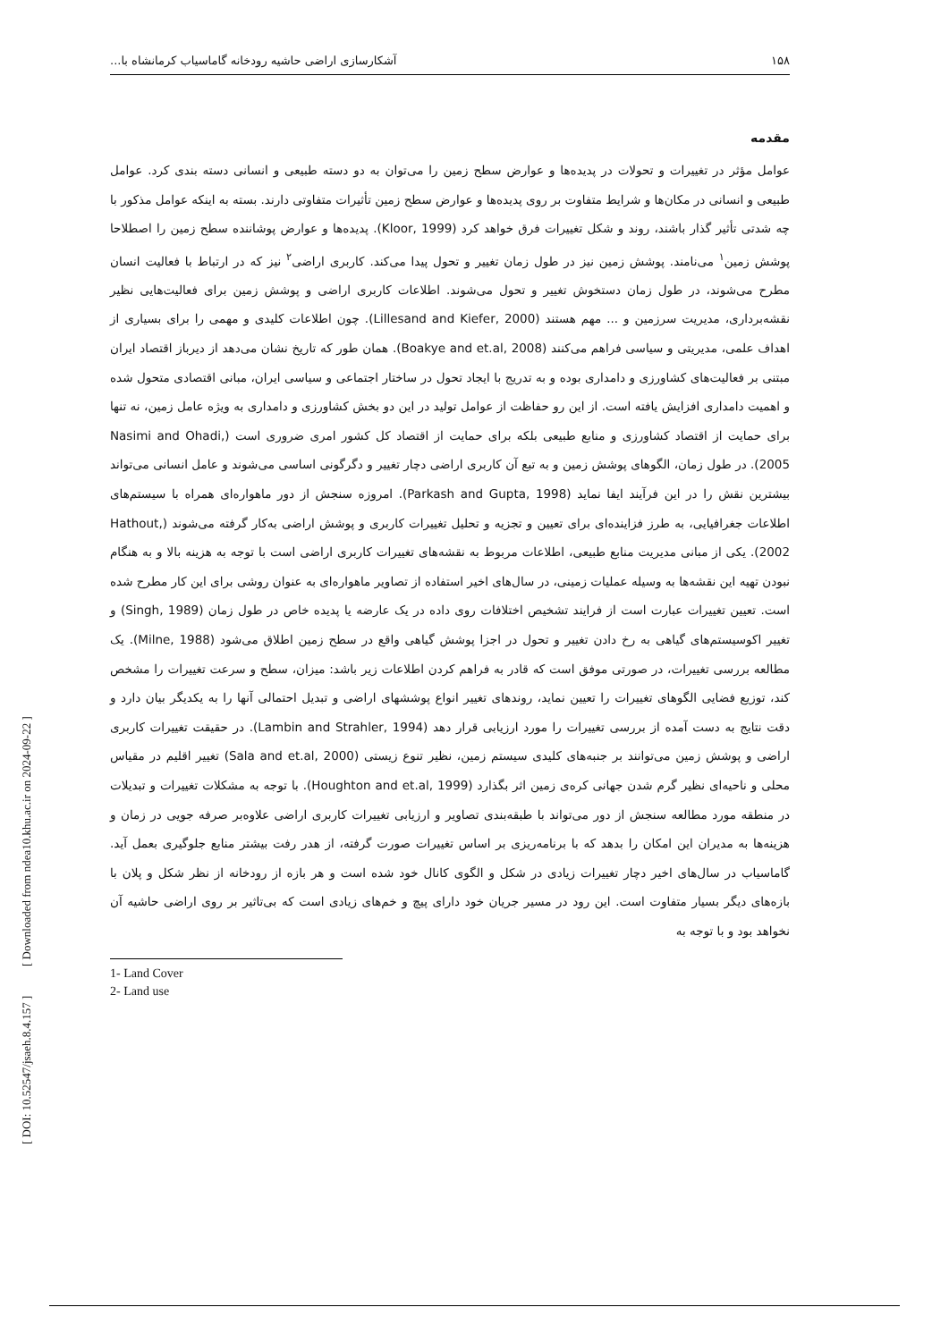۱۵۸ آشکارسازی اراضی حاشیه رودخانه گاماسیاب کرمانشاه با...
مقدمه
عوامل مؤثر در تغییرات و تحولات در پدیده‌ها و عوارض سطح زمین را می‌توان به دو دسته طبیعی و انسانی دسته بندی کرد. عوامل طبیعی و انسانی در مکان‌ها و شرایط متفاوت بر روی پدیده‌ها و عوارض سطح زمین تأثیرات متفاوتی دارند. بسته به اینکه عوامل مذکور با چه شدتی تأثیر گذار باشند، روند و شکل تغییرات فرق خواهد کرد (Kloor, 1999). پدیده‌ها و عوارض پوشاننده سطح زمین را اصطلاحا پوشش زمین<sup>۱</sup> می‌نامند. پوشش زمین نیز در طول زمان تغییر و تحول پیدا می‌کند. کاربری اراضی<sup>۲</sup> نیز که در ارتباط با فعالیت انسان مطرح می‌شوند، در طول زمان دستخوش تغییر و تحول می‌شوند. اطلاعات کاربری اراضی و پوشش زمین برای فعالیت‌هایی نظیر نقشه‌برداری، مدیریت سرزمین و ... مهم هستند (Lillesand and Kiefer, 2000). چون اطلاعات کلیدی و مهمی را برای بسیاری از اهداف علمی، مدیریتی و سیاسی فراهم می‌کنند (Boakye and et.al, 2008). همان طور که تاریخ نشان می‌دهد از دیرباز اقتصاد ایران مبتنی بر فعالیت‌های کشاورزی و دامداری بوده و به تدریج با ایجاد تحول در ساختار اجتماعی و سیاسی ایران، مبانی اقتصادی متحول شده و اهمیت دامداری افزایش یافته است. از این رو حفاظت از عوامل تولید در این دو بخش کشاورزی و دامداری به ویژه عامل زمین، نه تنها برای حمایت از اقتصاد کشاورزی و منابع طبیعی بلکه برای حمایت از اقتصاد کل کشور امری ضروری است (Nasimi and Ohadi, 2005). در طول زمان، الگوهای پوشش زمین و به تبع آن کاربری اراضی دچار تغییر و دگرگونی اساسی می‌شوند و عامل انسانی می‌تواند بیشترین نقش را در این فرآیند ایفا نماید (Parkash and Gupta, 1998). امروزه سنجش از دور ماهواره‌ای همراه با سیستم‌های اطلاعات جغرافیایی، به طرز فزاینده‌ای برای تعیین و تجزیه و تحلیل تغییرات کاربری و پوشش اراضی به‌کار گرفته می‌شوند (Hathout, 2002). یکی از مبانی مدیریت منابع طبیعی، اطلاعات مربوط به نقشه‌های تغییرات کاربری اراضی است با توجه به هزینه بالا و به هنگام نبودن تهیه این نقشه‌ها به وسیله عملیات زمینی، در سال‌های اخیر استفاده از تصاویر ماهواره‌ای به عنوان روشی برای این کار مطرح شده است. تعیین تغییرات عبارت است از فرایند تشخیص اختلافات روی داده در یک عارضه یا پدیده خاص در طول زمان (Singh, 1989) و تغییر اکوسیستم‌های گیاهی به رخ دادن تغییر و تحول در اجزا پوشش گیاهی واقع در سطح زمین اطلاق می‌شود (Milne, 1988). یک مطالعه بررسی تغییرات، در صورتی موفق است که قادر به فراهم کردن اطلاعات زیر باشد: میزان، سطح و سرعت تغییرات را مشخص کند، توزیع فضایی الگوهای تغییرات را تعیین نماید، روندهای تغییر انواع پوششهای اراضی و تبدیل احتمالی آنها را به یکدیگر بیان دارد و دقت نتایج به دست آمده از بررسی تغییرات را مورد ارزیابی قرار دهد (Lambin and Strahler, 1994). در حقیقت تغییرات کاربری اراضی و پوشش زمین می‌توانند بر جنبه‌های کلیدی سیستم زمین، نظیر تنوع زیستی (Sala and et.al, 2000) تغییر اقلیم در مقیاس محلی و ناحیه‌ای نظیر گرم شدن جهانی کره‌ی زمین اثر بگذارد (Houghton and et.al, 1999). با توجه به مشکلات تغییرات و تبدیلات در منطقه مورد مطالعه سنجش از دور می‌تواند با طبقه‌بندی تصاویر و ارزیابی تغییرات کاربری اراضی علاوه‌بر صرفه جویی در زمان و هزینه‌ها به مدیران این امکان را بدهد که با برنامه‌ریزی بر اساس تغییرات صورت گرفته، از هدر رفت بیشتر منابع جلوگیری بعمل آید. گاماسیاب در سال‌های اخیر دچار تغییرات زیادی در شکل و الگوی کانال خود شده است و هر بازه از رودخانه از نظر شکل و پلان با بازه‌های دیگر بسیار متفاوت است. این رود در مسیر جریان خود دارای پیچ و خم‌های زیادی است که بی‌تاثیر بر روی اراضی حاشیه آن نخواهد بود و با توجه به
1- Land Cover
2- Land use
[ DOI: 10.52547/jsaeh.8.4.157 ] [ Downloaded from ndea10.khu.ac.ir on 2024-09-22 ]